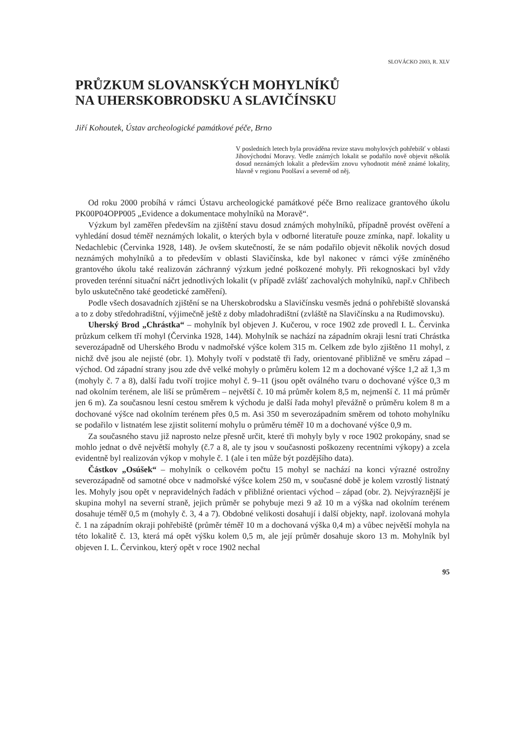SLOVÁCKO 2003, R. XLV
PRŮZKUM SLOVANSKÝCH MOHYLNÍKŮ
NA UHERSKOBRODSKU A SLAVIČÍNSKU
Jiří Kohoutek, Ústav archeologické památkové péče, Brno
V posledních letech byla prováděna revize stavu mohylových pohřebišť v oblasti Jihovýchodní Moravy. Vedle známých lokalit se podařilo nově objevit několik dosud neznámých lokalit a především znovu vyhodnotit méně známé lokality, hlavně v regionu Poolšaví a severně od něj.
Od roku 2000 probíhá v rámci Ústavu archeologické památkové péče Brno realizace grantového úkolu PK00P04OPP005 „Evidence a dokumentace mohylníků na Moravě“.
Výzkum byl zaměřen především na zjištění stavu dosud známých mohylníků, případně provést ověření a vyhledání dosud téměř neznámých lokalit, o kterých byla v odborné literatuře pouze zmínka, např. lokality u Nedachlebic (Červinka 1928, 148). Je ovšem skutečností, že se nám podařilo objevit několik nových dosud neznámých mohylníků a to především v oblasti Slavičínska, kde byl nakonec v rámci výše zmíněného grantového úkolu také realizován záchranný výzkum jedné poškozené mohyly. Při rekognoskaci byl vždy proveden terénní situační náčrt jednotlivých lokalit (v případě zvlášť zachovalých mohylníků, např.v Chřibech bylo uskutečněno také geodetické zaměření).
Podle všech dosavadních zjištění se na Uherskobrodsku a Slavičínsku vesměs jedná o pohřebiště slovanská a to z doby středohradištní, výjimečně ještě z doby mladohradištní (zvláště na Slavičínsku a na Rudimovsku).
Uherský Brod „Chrástka“ – mohylník byl objeven J. Kučerou, v roce 1902 zde provedl I. L. Červinka průzkum celkem tří mohyl (Červinka 1928, 144). Mohylník se nachází na západním okraji lesní trati Chrástka severozápadně od Uherského Brodu v nadmořské výšce kolem 315 m. Celkem zde bylo zjištěno 11 mohyl, z nichž dvě jsou ale nejisté (obr. 1). Mohyly tvoří v podstatě tři řady, orientované přibližně ve směru západ – východ. Od západní strany jsou zde dvě velké mohyly o průměru kolem 12 m a dochované výšce 1,2 až 1,3 m (mohyly č. 7 a 8), další řadu tvoří trojice mohyl č. 9–11 (jsou opět oválného tvaru o dochované výšce 0,3 m nad okolním terénem, ale liší se průměrem – největší č. 10 má průměr kolem 8,5 m, nejmenší č. 11 má průměr jen 6 m). Za současnou lesní cestou směrem k východu je další řada mohyl převážně o průměru kolem 8 m a dochované výšce nad okolním terénem přes 0,5 m. Asi 350 m severozápadním směrem od tohoto mohylníku se podařilo v listnatém lese zjistit soliterní mohylu o průměru téměř 10 m a dochované výšce 0,9 m.
Za současného stavu již naprosto nelze přesně určit, které tři mohyly byly v roce 1902 prokopány, snad se mohlo jednat o dvě největší mohyly (č.7 a 8, ale ty jsou v současnosti poškozeny recentními výkopy) a zcela evidentně byl realizován výkop v mohyle č. 1 (ale i ten může být pozdějšího data).
Částkov „Osúšek“ – mohylník o celkovém počtu 15 mohyl se nachází na konci výrazné ostrožny severozápadně od samotné obce v nadmořské výšce kolem 250 m, v současné době je kolem vzrostlý listnatý les. Mohyly jsou opět v nepravidelných řadách v přibližné orientaci východ – západ (obr. 2). Nejvýraznější je skupina mohyl na severní straně, jejich průměr se pohybuje mezi 9 až 10 m a výška nad okolním terénem dosahuje téměř 0,5 m (mohyly č. 3, 4 a 7). Obdobné velikosti dosahují i další objekty, např. izolovaná mohyla č. 1 na západním okraji pohřebiště (průměr téměř 10 m a dochovaná výška 0,4 m) a vůbec největší mohyla na této lokalitě č. 13, která má opět výšku kolem 0,5 m, ale její průměr dosahuje skoro 13 m. Mohylník byl objeven I. L. Červinkou, který opět v roce 1902 nechal
95